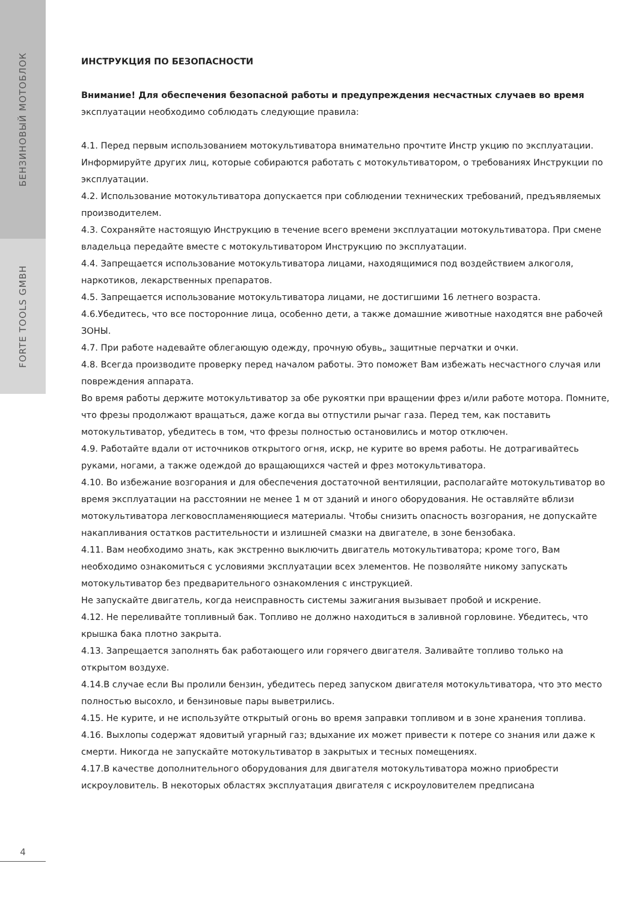БЕНЗИНОВЫЙ МОТОБЛОК
FORTE TOOLS GMBH
4
ИНСТРУКЦИЯ ПО БЕЗОПАСНОСТИ
Внимание! Для обеспечения безопасной работы и предупреждения несчастных случаев во время
эксплуатации необходимо соблюдать следующие правила:
4.1. Перед первым использованием мотокультиватора внимательно прочтите Инстр укцию по эксплуатации. Информируйте других лиц, которые собираются работать с мотокультиватором, о требованиях Инструкции по эксплуатации.
4.2. Использование мотокультиватора допускается при соблюдении технических требований, предъявляемых производителем.
4.3. Сохраняйте настоящую Инструкцию в течение всего времени эксплуатации мотокультиватора. При смене владельца передайте вместе с мотокультиватором Инструкцию по эксплуатации.
4.4. Запрещается использование мотокультиватора лицами, находящимися под воздействием алкоголя, наркотиков, лекарственных препаратов.
4.5. Запрещается использование мотокультиватора лицами, не достигшими 16 летнего возраста.
4.6.Убедитесь, что все посторонние лица, особенно дети, а также домашние животные находятся вне рабочей
ЗОНЫ.
4.7. При работе надевайте облегающую одежду, прочную обувь„ защитные перчатки и очки.
4.8. Всегда производите проверку перед началом работы. Это поможет Вам избежать несчастного случая или повреждения аппарата.
Во время работы держите мотокультиватор за обе рукоятки при вращении фрез и/или работе мотора. Помните, что фрезы продолжают вращаться, даже когда вы отпустили рычаг газа. Перед тем, как поставить мотокультиватор, убедитесь в том, что фрезы полностью остановились и мотор отключен.
4.9. Работайте вдали от источников открытого огня, искр, не курите во время работы. Не дотрагивайтесь руками, ногами, а также одеждой до вращающихся частей и фрез мотокультиватора.
4.10. Во избежание возгорания и для обеспечения достаточной вентиляции, располагайте мотокультиватор во время эксплуатации на расстоянии не менее 1 м от зданий и иного оборудования. Не оставляйте вблизи мотокультиватора легковоспламеняющиеся материалы. Чтобы снизить опасность возгорания, не допускайте накапливания остатков растительности и излишней смазки на двигателе, в зоне бензобака.
4.11. Вам необходимо знать, как экстренно выключить двигатель мотокультиватора; кроме того, Вам необходимо ознакомиться с условиями эксплуатации всех элементов. Не позволяйте никому запускать мотокультиватор без предварительного ознакомления с инструкцией.
Не запускайте двигатель, когда неисправность системы зажигания вызывает пробой и искрение.
4.12. Не переливайте топливный бак. Топливо не должно находиться в заливной горловине. Убедитесь, что крышка бака плотно закрыта.
4.13. Запрещается заполнять бак работающего или горячего двигателя. Заливайте топливо только на открытом воздухе.
4.14.В случае если Вы пролили бензин, убедитесь перед запуском двигателя мотокультиватора, что это место полностью высохло, и бензиновые пары выветрились.
4.15. Не курите, и не используйте открытый огонь во время заправки топливом и в зоне хранения топлива.
4.16. Выхлопы содержат ядовитый угарный газ; вдыхание их может привести к потере со знания или даже к смерти. Никогда не запускайте мотокультиватор в закрытых и тесных помещениях.
4.17.В качестве дополнительного оборудования для двигателя мотокультиватора можно приобрести искроуловитель. В некоторых областях эксплуатация двигателя с искроуловителем предписана